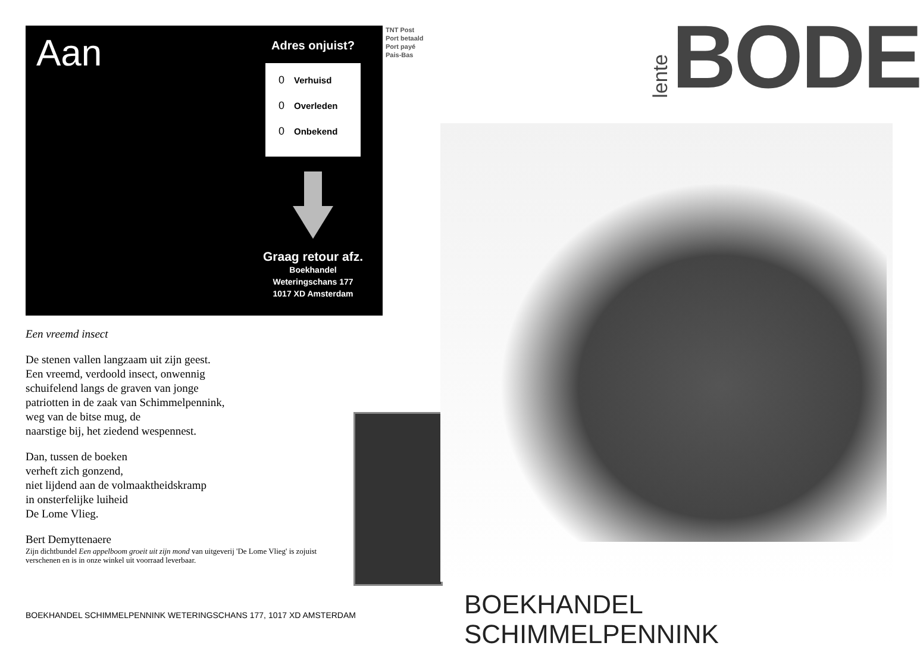Aan
Adres onjuist?
0 Verhuisd
0 Overleden
0 Onbekend
Graag retour afz.
Boekhandel
Weteringschans 177
1017 XD Amsterdam
Een vreemd insect
De stenen vallen langzaam uit zijn geest.
Een vreemd, verdoold insect, onwennig
schuifelend langs de graven van jonge
patriotten in de zaak van Schimmelpennink,
weg van de bitse mug, de
naarstige bij, het ziedend wespennest.
Dan, tussen de boeken
verheft zich gonzend,
niet lijdend aan de volmaaktheidskramp
in onsterfelijke luiheid
De Lome Vlieg.
Bert Demyttenaere
Zijn dichtbundel Een appelboom groeit uit zijn mond van uitgeverij 'De Lome Vlieg' is zojuist verschenen en is in onze winkel uit voorraad leverbaar.
TNT Post
Port betaald
Port payé
Pais-Bas
BOEKHANDEL SCHIMMELPENNINK WETERINGSCHANS 177, 1017 XD AMSTERDAM
lente BODE
BOEKHANDEL SCHIMMELPENNINK